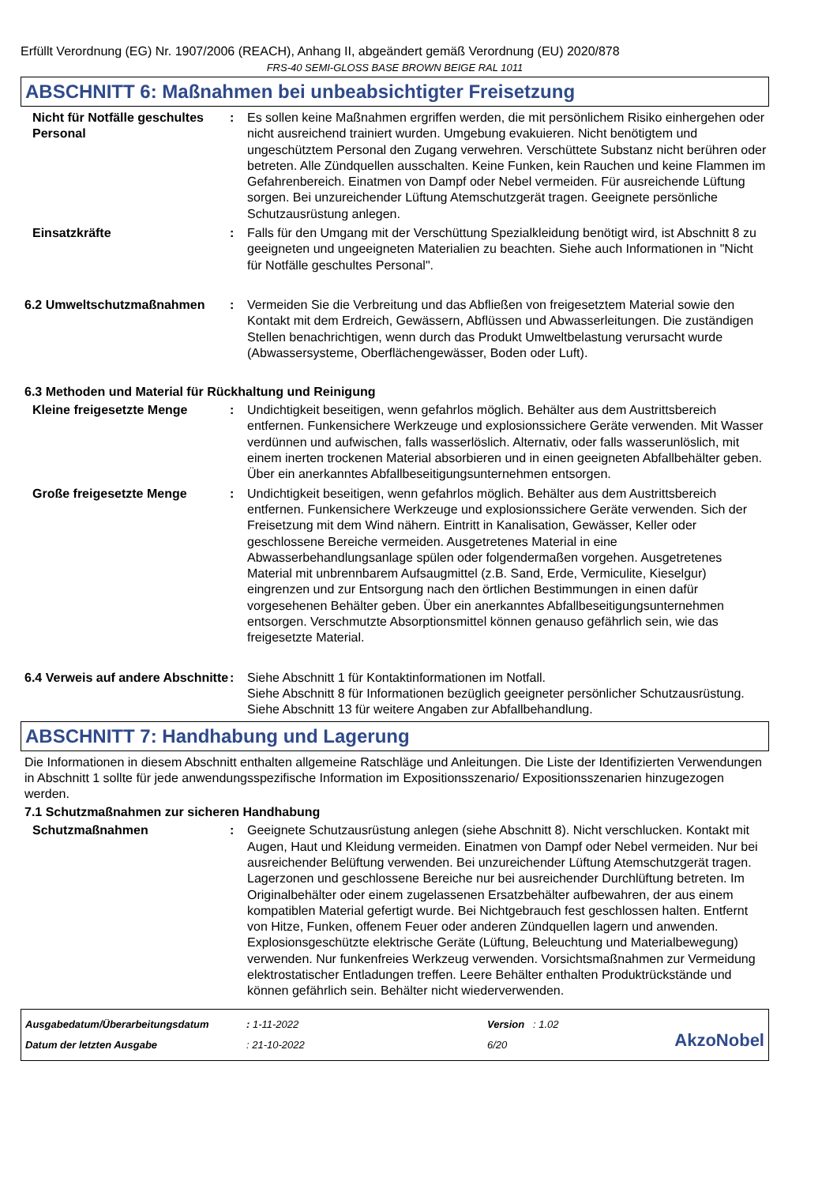Erfüllt Verordnung (EG) Nr. 1907/2006 (REACH), Anhang II, abgeändert gemäß Verordnung (EU) 2020/878
FRS-40 SEMI-GLOSS BASE BROWN BEIGE RAL 1011
ABSCHNITT 6: Maßnahmen bei unbeabsichtigter Freisetzung
Nicht für Notfälle geschultes Personal
: Es sollen keine Maßnahmen ergriffen werden, die mit persönlichem Risiko einhergehen oder nicht ausreichend trainiert wurden. Umgebung evakuieren. Nicht benötigtem und ungeschütztem Personal den Zugang verwehren. Verschüttete Substanz nicht berühren oder betreten. Alle Zündquellen ausschalten. Keine Funken, kein Rauchen und keine Flammen im Gefahrenbereich. Einatmen von Dampf oder Nebel vermeiden. Für ausreichende Lüftung sorgen. Bei unzureichender Lüftung Atemschutzgerät tragen. Geeignete persönliche Schutzausrüstung anlegen.
Einsatzkräfte : Falls für den Umgang mit der Verschüttung Spezialkleidung benötigt wird, ist Abschnitt 8 zu geeigneten und ungeeigneten Materialien zu beachten. Siehe auch Informationen in "Nicht für Notfälle geschultes Personal".
6.2 Umweltschutzmaßnahmen : Vermeiden Sie die Verbreitung und das Abfließen von freigesetztem Material sowie den Kontakt mit dem Erdreich, Gewässern, Abflüssen und Abwasserleitungen. Die zuständigen Stellen benachrichtigen, wenn durch das Produkt Umweltbelastung verursacht wurde (Abwassersysteme, Oberflächengewässer, Boden oder Luft).
6.3 Methoden und Material für Rückhaltung und Reinigung
Kleine freigesetzte Menge : Undichtigkeit beseitigen, wenn gefahrlos möglich. Behälter aus dem Austrittsbereich entfernen. Funkensichere Werkzeuge und explosionssichere Geräte verwenden. Mit Wasser verdünnen und aufwischen, falls wasserlöslich. Alternativ, oder falls wasserunlöslich, mit einem inerten trockenen Material absorbieren und in einen geeigneten Abfallbehälter geben. Über ein anerkanntes Abfallbeseitigungsunternehmen entsorgen.
Große freigesetzte Menge : Undichtigkeit beseitigen, wenn gefahrlos möglich. Behälter aus dem Austrittsbereich entfernen. Funkensichere Werkzeuge und explosionssichere Geräte verwenden. Sich der Freisetzung mit dem Wind nähern. Eintritt in Kanalisation, Gewässer, Keller oder geschlossene Bereiche vermeiden. Ausgetretenes Material in eine Abwasserbehandlungsanlage spülen oder folgendermaßen vorgehen. Ausgetretenes Material mit unbrennbarem Aufsaugmittel (z.B. Sand, Erde, Vermiculite, Kieselgur) eingrenzen und zur Entsorgung nach den örtlichen Bestimmungen in einen dafür vorgesehenen Behälter geben. Über ein anerkanntes Abfallbeseitigungsunternehmen entsorgen. Verschmutzte Absorptionsmittel können genauso gefährlich sein, wie das freigesetzte Material.
6.4 Verweis auf andere Abschnitte
: Siehe Abschnitt 1 für Kontaktinformationen im Notfall.
Siehe Abschnitt 8 für Informationen bezüglich geeigneter persönlicher Schutzausrüstung.
Siehe Abschnitt 13 für weitere Angaben zur Abfallbehandlung.
ABSCHNITT 7: Handhabung und Lagerung
Die Informationen in diesem Abschnitt enthalten allgemeine Ratschläge und Anleitungen. Die Liste der Identifizierten Verwendungen in Abschnitt 1 sollte für jede anwendungsspezifische Information im Expositionsszenario/ Expositionsszenarien hinzugezogen werden.
7.1 Schutzmaßnahmen zur sicheren Handhabung
Schutzmaßnahmen : Geeignete Schutzausrüstung anlegen (siehe Abschnitt 8). Nicht verschlucken. Kontakt mit Augen, Haut und Kleidung vermeiden. Einatmen von Dampf oder Nebel vermeiden. Nur bei ausreichender Belüftung verwenden. Bei unzureichender Lüftung Atemschutzgerät tragen. Lagerzonen und geschlossene Bereiche nur bei ausreichender Durchlüftung betreten. Im Originalbehälter oder einem zugelassenen Ersatzbehälter aufbewahren, der aus einem kompatiblen Material gefertigt wurde. Bei Nichtgebrauch fest geschlossen halten. Entfernt von Hitze, Funken, offenem Feuer oder anderen Zündquellen lagern und anwenden. Explosionsgeschützte elektrische Geräte (Lüftung, Beleuchtung und Materialbewegung) verwenden. Nur funkenfreies Werkzeug verwenden. Vorsichtsmaßnahmen zur Vermeidung elektrostatischer Entladungen treffen. Leere Behälter enthalten Produktrückstände und können gefährlich sein. Behälter nicht wiederverwenden.
Ausgabedatum/Überarbeitungsdatum
Datum der letzten Ausgabe
: 1-11-2022
: 21-10-2022
Version : 1.02
6/20
AkzoNobel